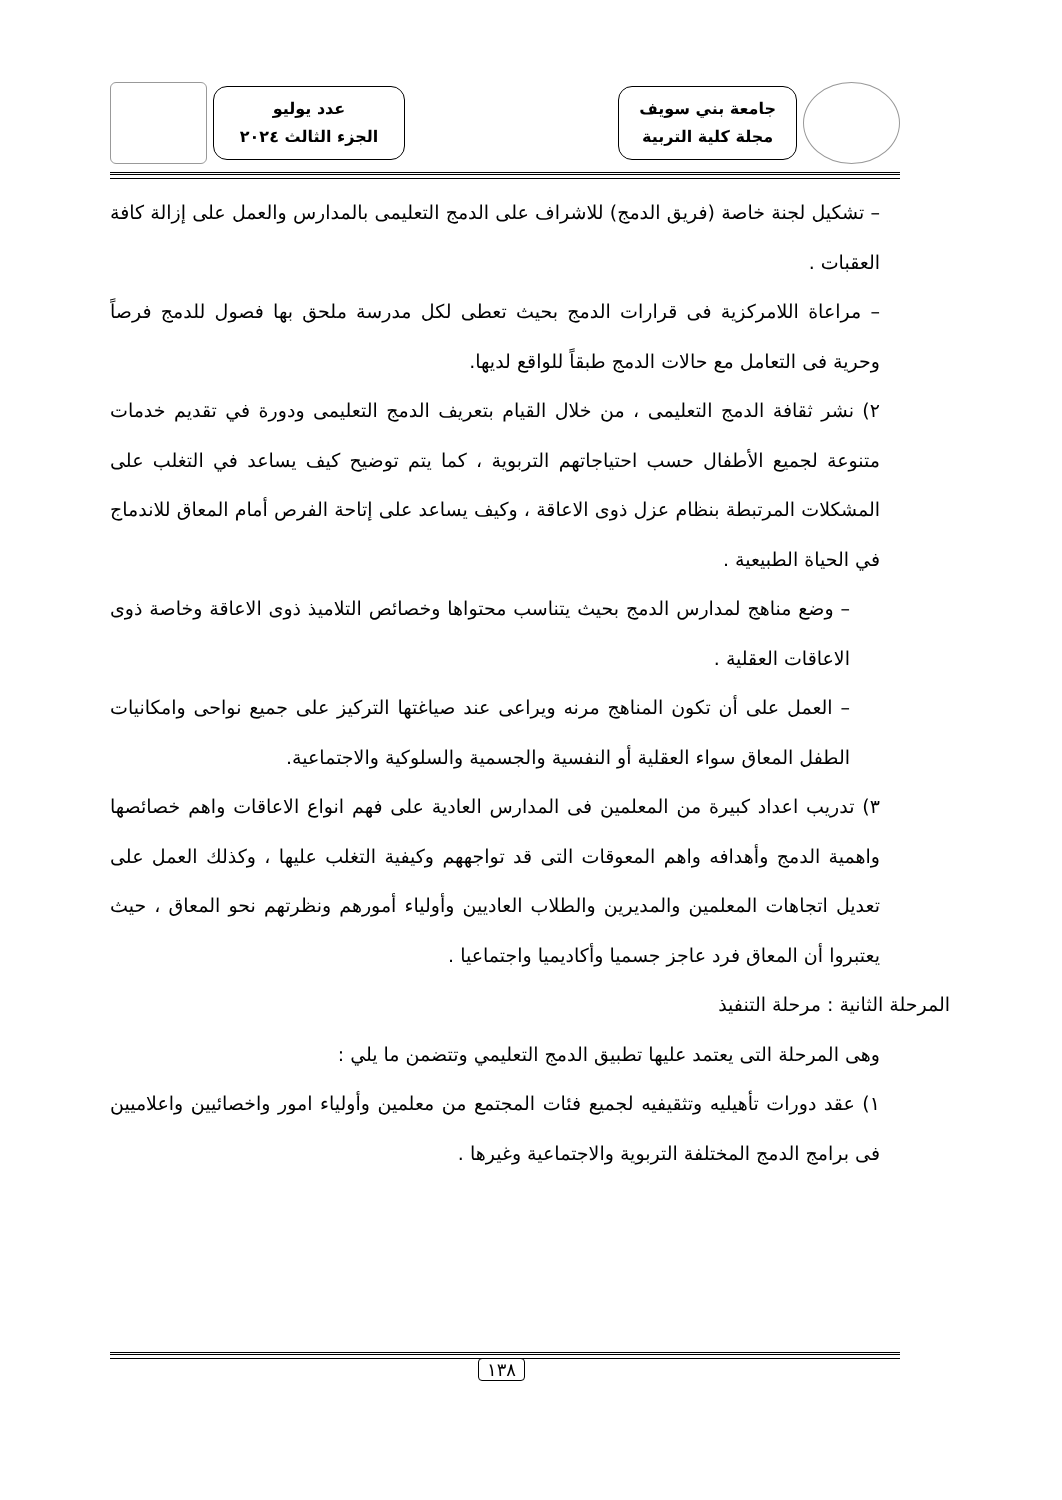جامعة بني سويف
مجلة كلية التربية
عدد يوليو
الجزء الثالث ٢٠٢٤
– تشكيل لجنة خاصة (فريق الدمج) للاشراف على الدمج التعليمى بالمدارس والعمل على إزالة كافة العقبات .
– مراعاة اللامركزية فى قرارات الدمج بحيث تعطى لكل مدرسة ملحق بها فصول للدمج فرصاً وحرية فى التعامل مع حالات الدمج طبقاً للواقع لديها.
٢) نشر ثقافة الدمج التعليمى ، من خلال القيام بتعريف الدمج التعليمى ودورة في تقديم خدمات متنوعة لجميع الأطفال حسب احتياجاتهم التربوية ، كما يتم توضيح كيف يساعد في التغلب على المشكلات المرتبطة بنظام عزل ذوى الاعاقة ، وكيف يساعد على إتاحة الفرص أمام المعاق للاندماج في الحياة الطبيعية .
– وضع مناهج لمدارس الدمج بحيث يتناسب محتواها وخصائص التلاميذ ذوى الاعاقة وخاصة ذوى الاعاقات العقلية .
– العمل على أن تكون المناهج مرنه ويراعى عند صياغتها التركيز على جميع نواحى وامكانيات الطفل المعاق سواء العقلية أو النفسية والجسمية والسلوكية والاجتماعية.
٣) تدريب اعداد كبيرة من المعلمين فى المدارس العادية على فهم انواع الاعاقات واهم خصائصها واهمية الدمج وأهدافه واهم المعوقات التى قد تواجههم وكيفية التغلب عليها ، وكذلك العمل على تعديل اتجاهات المعلمين والمديرين والطلاب العاديين وأولياء أمورهم ونظرتهم نحو المعاق ، حيث يعتبروا أن المعاق فرد عاجز جسميا وأكاديميا واجتماعيا .
المرحلة الثانية : مرحلة التنفيذ
وهى المرحلة التى يعتمد عليها تطبيق الدمج التعليمي وتتضمن ما يلي :
١) عقد دورات تأهيليه وتثقيفيه لجميع فئات المجتمع من معلمين وأولياء امور واخصائيين واعلاميين فى برامج الدمج المختلفة التربوية والاجتماعية وغيرها .
١٣٨